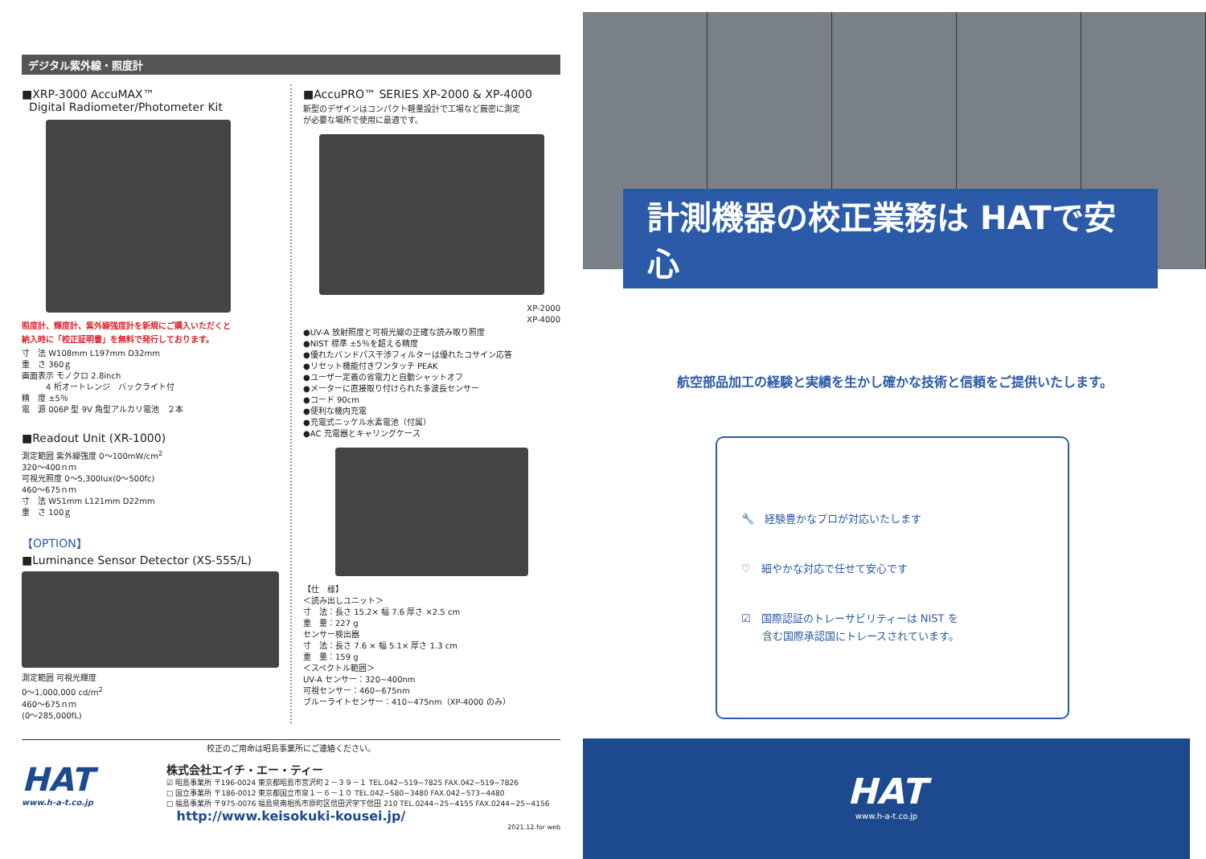デジタル紫外線・照度計
■XRP-3000 AccuMAX™
Digital Radiometer/Photometer Kit
照度計、輝度計、紫外線強度計を新規にご購入いただくと
納入時に「校正証明書」を無料で発行しております。
寸　法 W108mm L197mm D32mm
重　さ 360ｇ
画面表示 モノクロ 2.8inch
　　　4 桁オートレンジ　バックライト付
精　度 ±5％
電　源 006P 型 9V 角型アルカリ電池　２本
■Readout Unit (XR-1000)
測定範囲 紫外線強度 0～100mW/cm<sup>2</sup>
320～400ｎｍ
可視光照度 0～5,300lux(0～500fc)
460～675ｎｍ
寸　法 W51mm L121mm D22mm
重　さ 100ｇ
【OPTION】
■Luminance Sensor Detector (XS-555/L)
測定範囲 可視光輝度
0～1,000,000 cd/m<sup>2</sup>
460～675ｎｍ
(0～285,000fL)
■AccuPRO™ SERIES XP-2000 & XP-4000
新型のデザインはコンパクト軽量設計で工場など厳密に測定
が必要な場所で使用に最適です。
XP-2000
XP-4000
●UV-A 放射照度と可視光線の正確な読み取り照度
●NIST 標準 ±5％を超える精度
●優れたバンドパス干渉フィルターは優れたコサイン応答
●リセット機能付きワンタッチ PEAK
●ユーザー定義の省電力と自動シャットオフ
●メーターに直接取り付けられた多波長センサー
●コード 90cm
●便利な機内充電
●充電式ニッケル水素電池（付属）
●AC 充電器とキャリングケース
【仕　様】
＜読み出しユニット＞
寸　法：長さ 15.2× 幅 7.6 厚さ ×2.5 cm
重　量：227 g
センサー検出器
寸　法：長さ 7.6 × 幅 5.1× 厚さ 1.3 cm
重　量：159 g
＜スペクトル範囲＞
UV-A センサー：320~400nm
可視センサー：460~675nm
ブルーライトセンサー：410~475nm（XP-4000 のみ）
校正のご用命は昭島事業所にご連絡ください。
HAT
www.h-a-t.co.jp
株式会社エイチ・エー・ティー
☑ 昭島事業所 〒196-0024 東京都昭島市宮沢町２－３９－１ TEL.042−519−7825 FAX.042−519−7826
□ 国立事業所 〒186-0012 東京都国立市泉１－６－１０ TEL.042−580−3480 FAX.042−573−4480
□ 福島事業所 〒975-0076 福島県南相馬市原町区信田沢字下信田 210 TEL.0244−25−4155 FAX.0244−25−4156
http://www.keisokuki-kousei.jp/
2021.12.for web
計測機器の校正業務は HATで安心
航空部品加工の経験と実績を生かし確かな技術と信頼をご提供いたします。
🔧　経験豊かなプロが対応いたします
♡　細やかな対応で任せて安心です
☑　国際認証のトレーサビリティーは NIST を
　　含む国際承認国にトレースされています。
HAT
www.h-a-t.co.jp